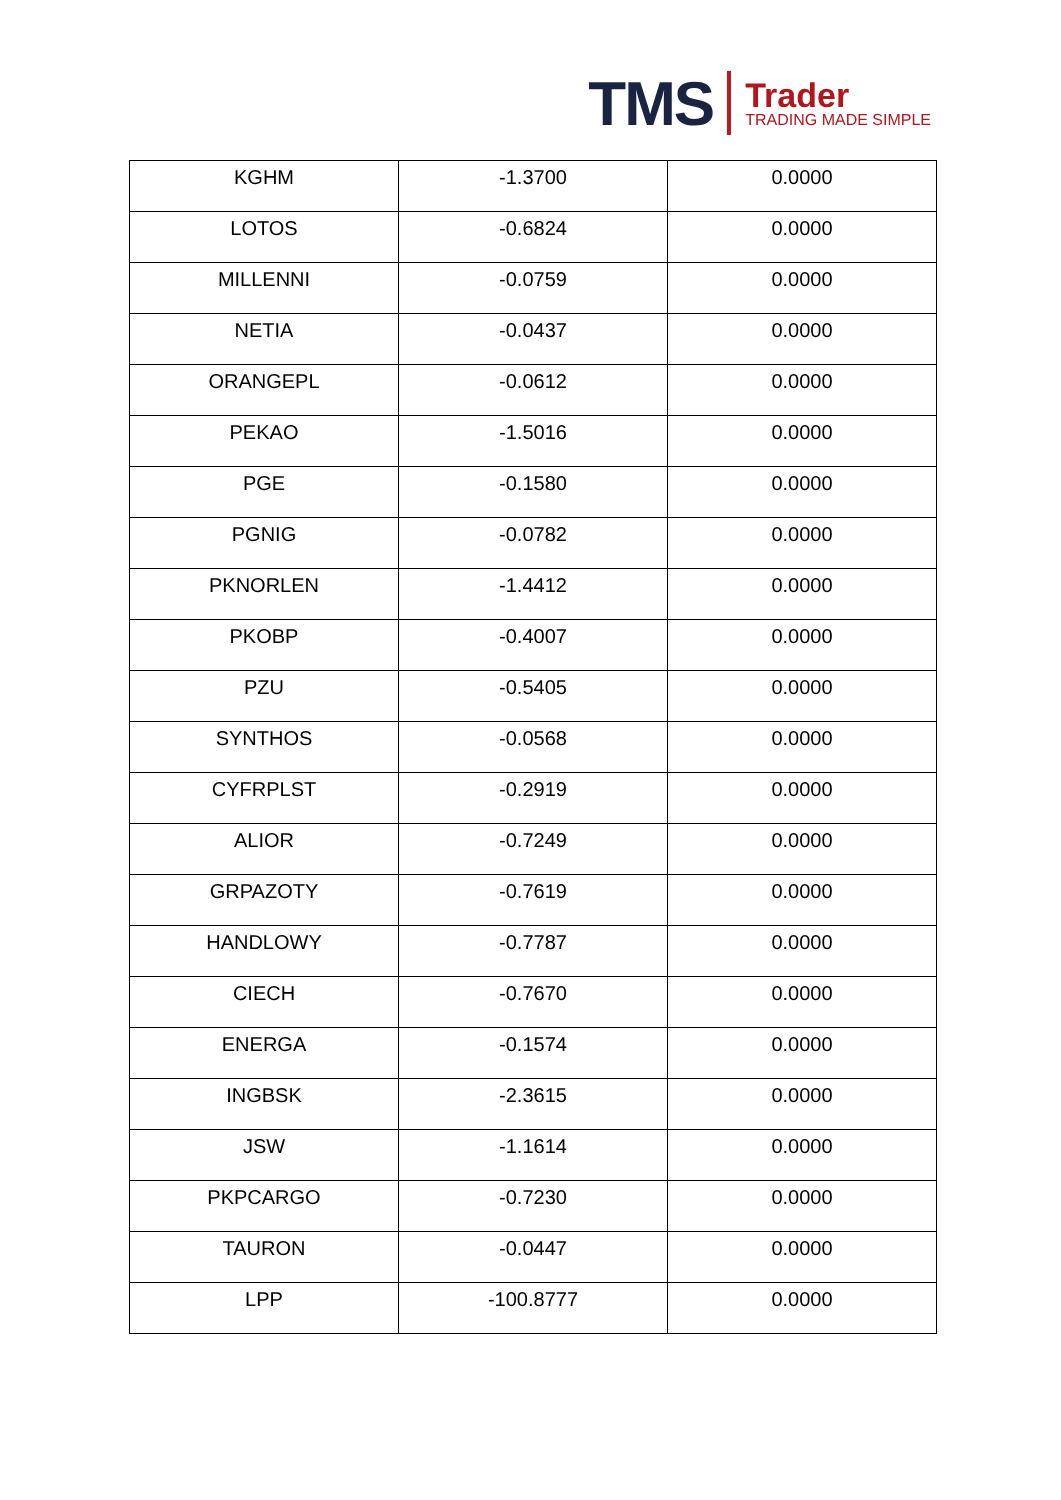TMS
Trader
TRADING MADE SIMPLE
| KGHM | -1.3700 | 0.0000 |
| LOTOS | -0.6824 | 0.0000 |
| MILLENNI | -0.0759 | 0.0000 |
| NETIA | -0.0437 | 0.0000 |
| ORANGEPL | -0.0612 | 0.0000 |
| PEKAO | -1.5016 | 0.0000 |
| PGE | -0.1580 | 0.0000 |
| PGNIG | -0.0782 | 0.0000 |
| PKNORLEN | -1.4412 | 0.0000 |
| PKOBP | -0.4007 | 0.0000 |
| PZU | -0.5405 | 0.0000 |
| SYNTHOS | -0.0568 | 0.0000 |
| CYFRPLST | -0.2919 | 0.0000 |
| ALIOR | -0.7249 | 0.0000 |
| GRPAZOTY | -0.7619 | 0.0000 |
| HANDLOWY | -0.7787 | 0.0000 |
| CIECH | -0.7670 | 0.0000 |
| ENERGA | -0.1574 | 0.0000 |
| INGBSK | -2.3615 | 0.0000 |
| JSW | -1.1614 | 0.0000 |
| PKPCARGO | -0.7230 | 0.0000 |
| TAURON | -0.0447 | 0.0000 |
| LPP | -100.8777 | 0.0000 |